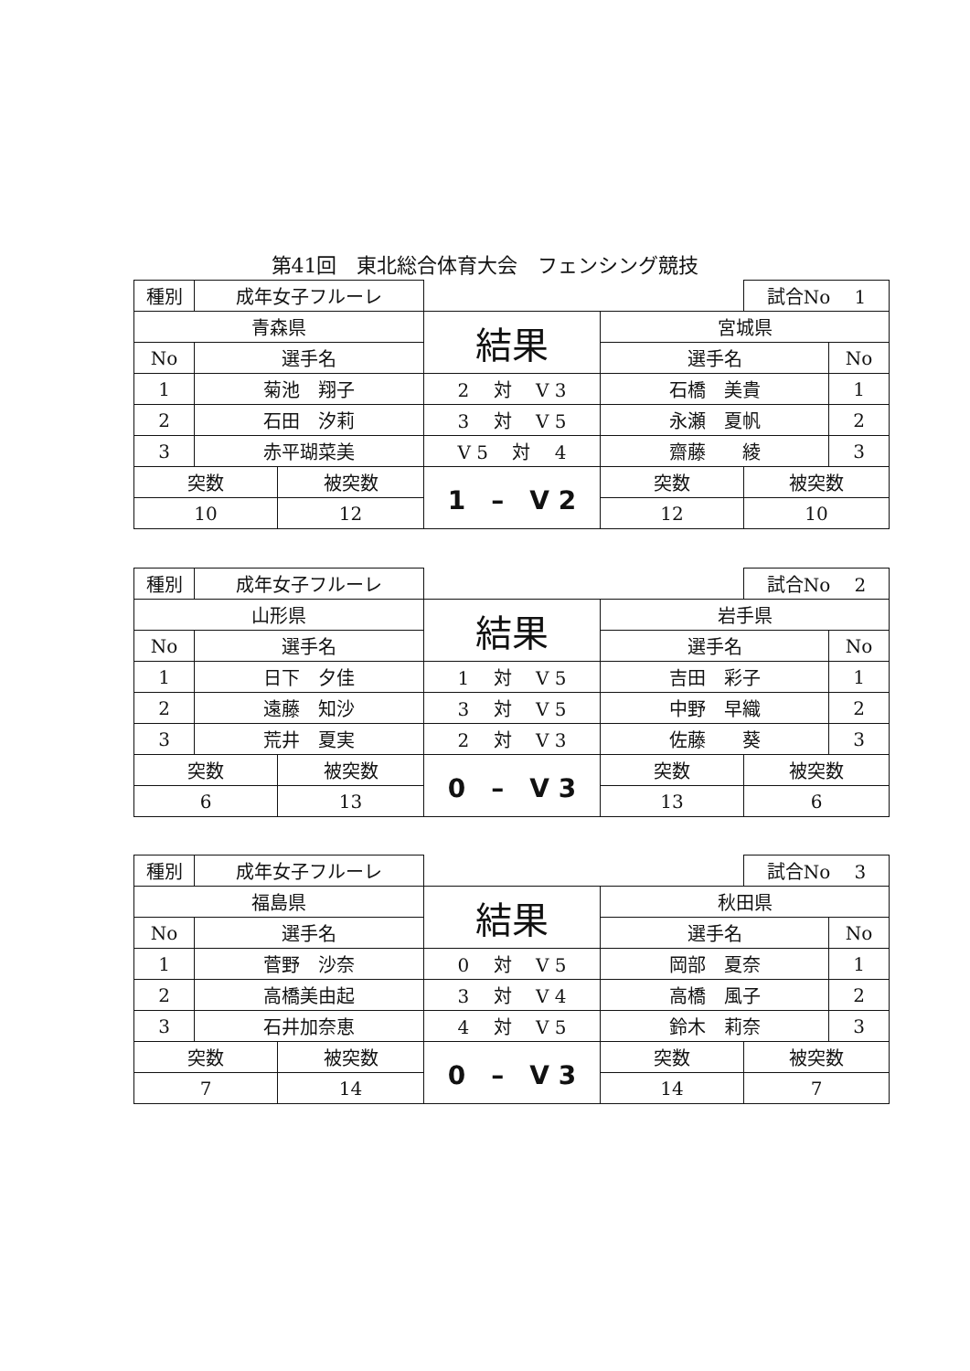第41回　東北総合体育大会　フェンシング競技
| 種別 | 成年女子フルーレ | | | | 試合No 1 | |
| 青森県 | | | 結果 | 宮城県 | | |
| No | 選手名 | | | 選手名 | | No |
| 1 | 菊池 翔子 | | 2 対 V 3 | 石橋 美貴 | | 1 |
| 2 | 石田 汐莉 | | 3 対 V 5 | 永瀬 夏帆 | | 2 |
| 3 | 赤平瑚菜美 | | V 5 対 4 | 齋藤 綾 | | 3 |
| 突数 | | 被突数 | 1 – V 2 | 突数 | 被突数 | |
| 10 | | 12 | | 12 | 10 | |
| 種別 | 成年女子フルーレ | | | | 試合No 2 | |
| 山形県 | | | 結果 | 岩手県 | | |
| No | 選手名 | | | 選手名 | | No |
| 1 | 日下 夕佳 | | 1 対 V 5 | 吉田 彩子 | | 1 |
| 2 | 遠藤 知沙 | | 3 対 V 5 | 中野 早織 | | 2 |
| 3 | 荒井 夏実 | | 2 対 V 3 | 佐藤 葵 | | 3 |
| 突数 | | 被突数 | 0 – V 3 | 突数 | 被突数 | |
| 6 | | 13 | | 13 | 6 | |
| 種別 | 成年女子フルーレ | | | | 試合No 3 | |
| 福島県 | | | 結果 | 秋田県 | | |
| No | 選手名 | | | 選手名 | | No |
| 1 | 菅野 沙奈 | | 0 対 V 5 | 岡部 夏奈 | | 1 |
| 2 | 高橋美由起 | | 3 対 V 4 | 高橋 風子 | | 2 |
| 3 | 石井加奈恵 | | 4 対 V 5 | 鈴木 莉奈 | | 3 |
| 突数 | | 被突数 | 0 – V 3 | 突数 | 被突数 | |
| 7 | | 14 | | 14 | 7 | |